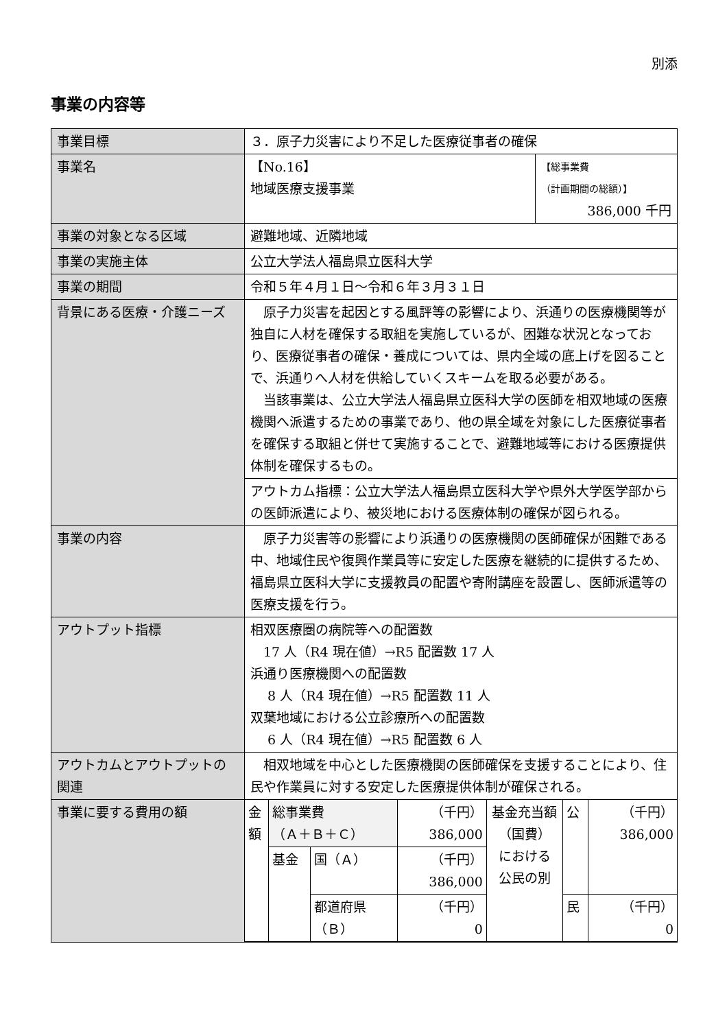別添
事業の内容等
| 事業目標 | ３．原子力災害により不足した医療従事者の確保 | |
| 事業名 | 【No.16】 地域医療支援事業 | 【総事業費 （計画期間の総額）】 386,000 千円 |
| 事業の対象となる区域 | 避難地域、近隣地域 | |
| 事業の実施主体 | 公立大学法人福島県立医科大学 | |
| 事業の期間 | 令和５年４月１日～令和６年３月３１日 | |
| 背景にある医療・介護ニーズ | 原子力災害を起因とする風評等の影響により、浜通りの医療機関等が独自に人材を確保する取組を実施しているが、困難な状況となっており、医療従事者の確保・養成については、県内全域の底上げを図ることで、浜通りへ人材を供給していくスキームを取る必要がある。 当該事業は、公立大学法人福島県立医科大学の医師を相双地域の医療機関へ派遣するための事業であり、他の県全域を対象にした医療従事者を確保する取組と併せて実施することで、避難地域等における医療提供体制を確保するもの。 | |
| | アウトカム指標：公立大学法人福島県立医科大学や県外大学医学部からの医師派遣により、被災地における医療体制の確保が図られる。 | |
| 事業の内容 | 原子力災害等の影響により浜通りの医療機関の医師確保が困難である中、地域住民や復興作業員等に安定した医療を継続的に提供するため、福島県立医科大学に支援教員の配置や寄附講座を設置し、医師派遣等の医療支援を行う。 | |
| アウトプット指標 | 相双医療圏の病院等への配置数 17 人（R4 現在値）→R5 配置数 17 人 浜通り医療機関への配置数 8 人（R4 現在値）→R5 配置数 11 人 双葉地域における公立診療所への配置数 6 人（R4 現在値）→R5 配置数 6 人 | |
| アウトカムとアウトプットの関連 | 相双地域を中心とした医療機関の医師確保を支援することにより、住民や作業員に対する安定した医療提供体制が確保される。 | |
| 事業に要する費用の額 | / 金額 / 総事業費 （Ａ＋Ｂ＋Ｃ） / / （千円） 386,000 / 基金充当額 （国費） における 公民の別 / 公 / （千円） 386,000 / / / 基金 / 国（Ａ） / （千円） 386,000 / / / / / / / 都道府県 （Ｂ） / （千円） 0 / / 民 / （千円） 0 / | |